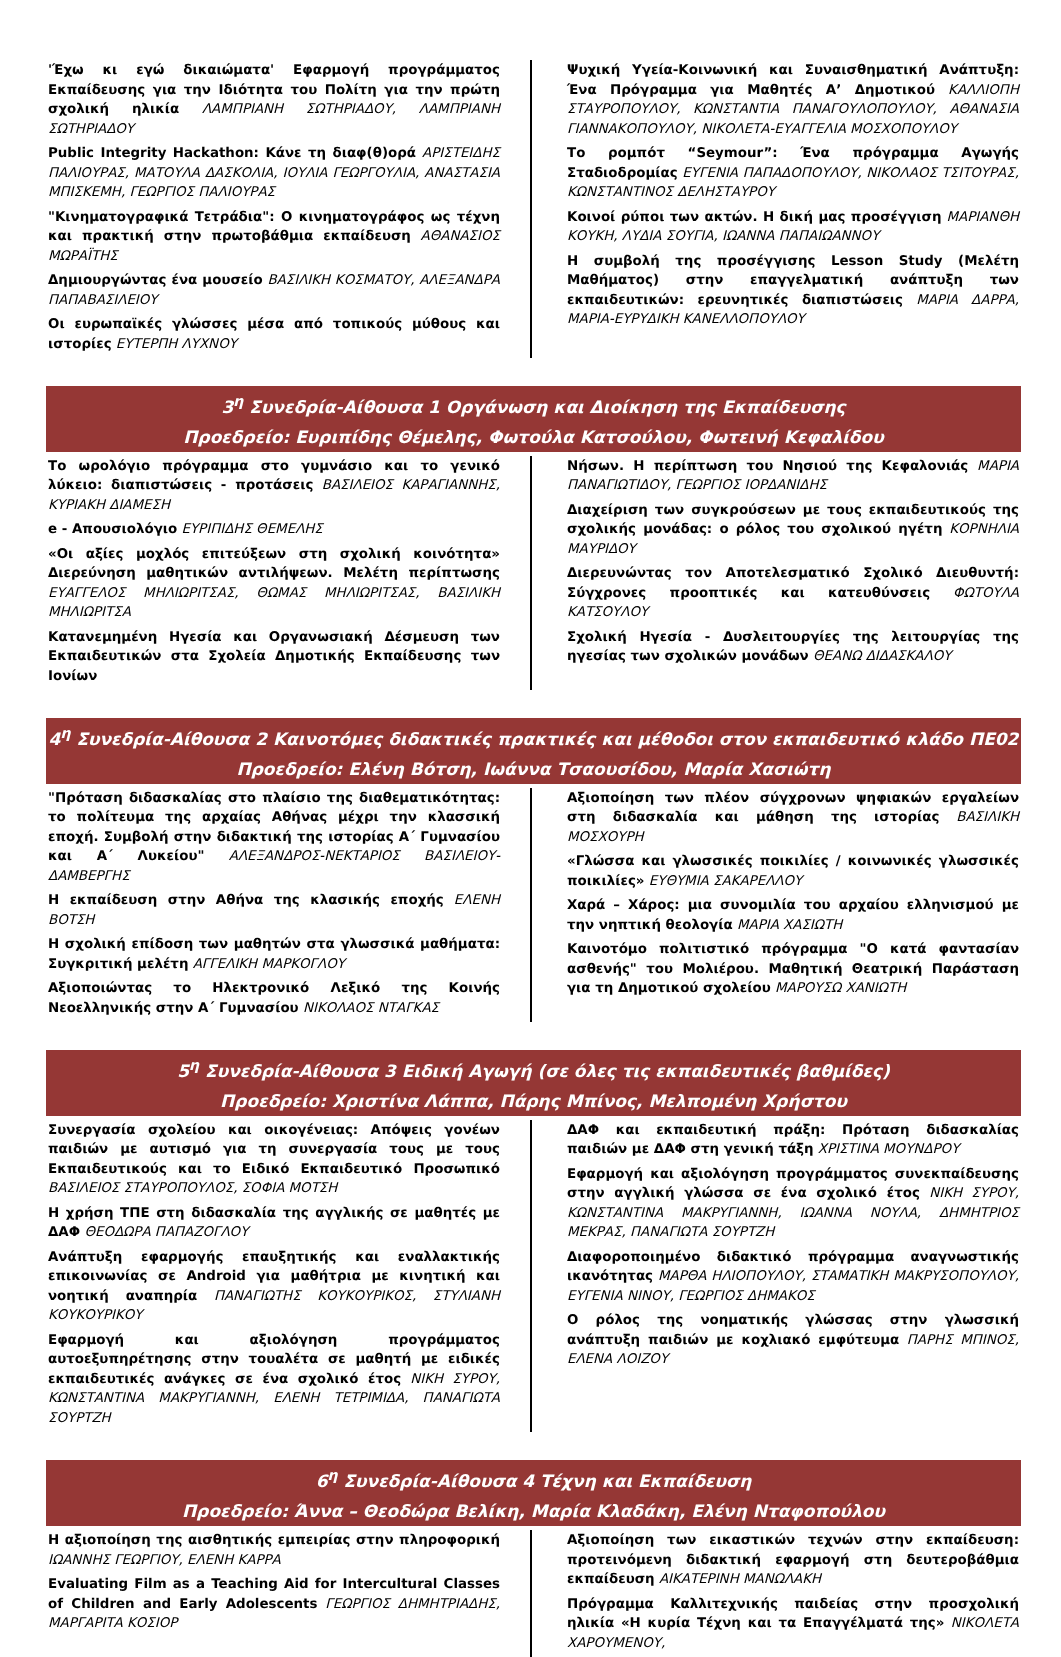'Έχω κι εγώ δικαιώματα' Εφαρμογή προγράμματος Εκπαίδευσης για την Ιδιότητα του Πολίτη για την πρώτη σχολική ηλικία ΛΑΜΠΡΙΑΝΗ ΣΩΤΗΡΙΑΔΟΥ, ΛΑΜΠΡΙΑΝΗ ΣΩΤΗΡΙΑΔΟΥ
Public Integrity Hackathon: Κάνε τη διαφ(θ)ορά ΑΡΙΣΤΕΙΔΗΣ ΠΑΛΙΟΥΡΑΣ, ΜΑΤΟΥΛΑ ΔΑΣΚΟΛΙΑ, ΙΟΥΛΙΑ ΓΕΩΡΓΟΥΛΙΑ, ΑΝΑΣΤΑΣΙΑ ΜΠΙΣΚΕΜΗ, ΓΕΩΡΓΙΟΣ ΠΑΛΙΟΥΡΑΣ
"Κινηματογραφικά Τετράδια": Ο κινηματογράφος ως τέχνη και πρακτική στην πρωτοβάθμια εκπαίδευση ΑΘΑΝΑΣΙΟΣ ΜΩΡΑΪΤΗΣ
Δημιουργώντας ένα μουσείο ΒΑΣΙΛΙΚΗ ΚΟΣΜΑΤΟΥ, ΑΛΕΞΑΝΔΡΑ ΠΑΠΑΒΑΣΙΛΕΙΟΥ
Οι ευρωπαϊκές γλώσσες μέσα από τοπικούς μύθους και ιστορίες ΕΥΤΕΡΠΗ ΛΥΧΝΟΥ
Ψυχική Υγεία-Κοινωνική και Συναισθηματική Ανάπτυξη: Ένα Πρόγραμμα για Μαθητές Α’ Δημοτικού ΚΑΛΛΙΟΠΗ ΣΤΑΥΡΟΠΟΥΛΟΥ, ΚΩΝΣΤΑΝΤΙΑ ΠΑΝΑΓΟΥΛΟΠΟΥΛΟΥ, ΑΘΑΝΑΣΙΑ ΓΙΑΝΝΑΚΟΠΟΥΛΟΥ, ΝΙΚΟΛΕΤΑ-ΕΥΑΓΓΕΛΙΑ ΜΟΣΧΟΠΟΥΛΟΥ
Το ρομπότ “Seymour”: Ένα πρόγραμμα Αγωγής Σταδιοδρομίας ΕΥΓΕΝΙΑ ΠΑΠΑΔΟΠΟΥΛΟΥ, ΝΙΚΟΛΑΟΣ ΤΣΙΤΟΥΡΑΣ, ΚΩΝΣΤΑΝΤΙΝΟΣ ΔΕΛΗΣΤΑΥΡΟΥ
Κοινοί ρύποι των ακτών. Η δική μας προσέγγιση ΜΑΡΙΑΝΘΗ ΚΟΥΚΗ, ΛΥΔΙΑ ΣΟΥΓΙΑ, ΙΩΑΝΝΑ ΠΑΠΑΙΩΑΝΝΟΥ
Η συμβολή της προσέγγισης Lesson Study (Μελέτη Μαθήματος) στην επαγγελματική ανάπτυξη των εκπαιδευτικών: ερευνητικές διαπιστώσεις ΜΑΡΙΑ ΔΑΡΡΑ, ΜΑΡΙΑ-ΕΥΡΥΔΙΚΗ ΚΑΝΕΛΛΟΠΟΥΛΟΥ
3<sup>η</sup> Συνεδρία-Αίθουσα 1 Οργάνωση και Διοίκηση της Εκπαίδευσης
Προεδρείο: Ευριπίδης Θέμελης, Φωτούλα Κατσούλου, Φωτεινή Κεφαλίδου
Το ωρολόγιο πρόγραμμα στο γυμνάσιο και το γενικό λύκειο: διαπιστώσεις - προτάσεις ΒΑΣΙΛΕΙΟΣ ΚΑΡΑΓΙΑΝΝΗΣ, ΚΥΡΙΑΚΗ ΔΙΑΜΕΣΗ
e - Απουσιολόγιο ΕΥΡΙΠΙΔΗΣ ΘΕΜΕΛΗΣ
«Οι αξίες μοχλός επιτεύξεων στη σχολική κοινότητα» Διερεύνηση μαθητικών αντιλήψεων. Μελέτη περίπτωσης ΕΥΑΓΓΕΛΟΣ ΜΗΛΙΩΡΙΤΣΑΣ, ΘΩΜΑΣ ΜΗΛΙΩΡΙΤΣΑΣ, ΒΑΣΙΛΙΚΗ ΜΗΛΙΩΡΙΤΣΑ
Κατανεμημένη Ηγεσία και Οργανωσιακή Δέσμευση των Εκπαιδευτικών στα Σχολεία Δημοτικής Εκπαίδευσης των Ιονίων
Νήσων. Η περίπτωση του Νησιού της Κεφαλονιάς ΜΑΡΙΑ ΠΑΝΑΓΙΩΤΙΔΟΥ, ΓΕΩΡΓΙΟΣ ΙΟΡΔΑΝΙΔΗΣ
Διαχείριση των συγκρούσεων με τους εκπαιδευτικούς της σχολικής μονάδας: ο ρόλος του σχολικού ηγέτη ΚΟΡΝΗΛΙΑ ΜΑΥΡΙΔΟΥ
Διερευνώντας τον Αποτελεσματικό Σχολικό Διευθυντή: Σύγχρονες προοπτικές και κατευθύνσεις ΦΩΤΟΥΛΑ ΚΑΤΣΟΥΛΟΥ
Σχολική Ηγεσία - Δυσλειτουργίες της λειτουργίας της ηγεσίας των σχολικών μονάδων ΘΕΑΝΩ ΔΙΔΑΣΚΑΛΟΥ
4<sup>η</sup> Συνεδρία-Αίθουσα 2 Καινοτόμες διδακτικές πρακτικές και μέθοδοι στον εκπαιδευτικό κλάδο ΠΕ02
Προεδρείο: Ελένη Βότση, Ιωάννα Τσαουσίδου, Μαρία Χασιώτη
"Πρόταση διδασκαλίας στο πλαίσιο της διαθεματικότητας: το πολίτευμα της αρχαίας Αθήνας μέχρι την κλασσική εποχή. Συμβολή στην διδακτική της ιστορίας Α΄ Γυμνασίου και Α΄ Λυκείου" ΑΛΕΞΑΝΔΡΟΣ-ΝΕΚΤΑΡΙΟΣ ΒΑΣΙΛΕΙΟΥ-ΔΑΜΒΕΡΓΗΣ
Η εκπαίδευση στην Αθήνα της κλασικής εποχής ΕΛΕΝΗ ΒΟΤΣΗ
Η σχολική επίδοση των μαθητών στα γλωσσικά μαθήματα: Συγκριτική μελέτη ΑΓΓΕΛΙΚΗ ΜΑΡΚΟΓΛΟΥ
Αξιοποιώντας το Ηλεκτρονικό Λεξικό της Κοινής Νεοελληνικής στην Α΄ Γυμνασίου ΝΙΚΟΛΑΟΣ ΝΤΑΓΚΑΣ
Αξιοποίηση των πλέον σύγχρονων ψηφιακών εργαλείων στη διδασκαλία και μάθηση της ιστορίας ΒΑΣΙΛΙΚΗ ΜΟΣΧΟΥΡΗ
«Γλώσσα και γλωσσικές ποικιλίες / κοινωνικές γλωσσικές ποικιλίες» ΕΥΘΥΜΙΑ ΣΑΚΑΡΕΛΛΟΥ
Χαρά – Χάρος: μια συνομιλία του αρχαίου ελληνισμού με την νηπτική θεολογία ΜΑΡΙΑ ΧΑΣΙΩΤΗ
Καινοτόμο πολιτιστικό πρόγραμμα "Ο κατά φαντασίαν ασθενής" του Μολιέρου. Μαθητική Θεατρική Παράσταση για τη Δημοτικού σχολείου ΜΑΡΟΥΣΩ ΧΑΝΙΩΤΗ
5<sup>η</sup> Συνεδρία-Αίθουσα 3 Ειδική Αγωγή (σε όλες τις εκπαιδευτικές βαθμίδες)
Προεδρείο: Χριστίνα Λάππα, Πάρης Μπίνος, Μελπομένη Χρήστου
Συνεργασία σχολείου και οικογένειας: Απόψεις γονέων παιδιών με αυτισμό για τη συνεργασία τους με τους Εκπαιδευτικούς και το Ειδικό Εκπαιδευτικό Προσωπικό ΒΑΣΙΛΕΙΟΣ ΣΤΑΥΡΟΠΟΥΛΟΣ, ΣΟΦΙΑ ΜΟΤΣΗ
Η χρήση ΤΠΕ στη διδασκαλία της αγγλικής σε μαθητές με ΔΑΦ ΘΕΟΔΩΡΑ ΠΑΠΑΖΟΓΛΟΥ
Ανάπτυξη εφαρμογής επαυξητικής και εναλλακτικής επικοινωνίας σε Android για μαθήτρια με κινητική και νοητική αναπηρία ΠΑΝΑΓΙΩΤΗΣ ΚΟΥΚΟΥΡΙΚΟΣ, ΣΤΥΛΙΑΝΗ ΚΟΥΚΟΥΡΙΚΟΥ
Εφαρμογή και αξιολόγηση προγράμματος αυτοεξυπηρέτησης στην τουαλέτα σε μαθητή με ειδικές εκπαιδευτικές ανάγκες σε ένα σχολικό έτος ΝΙΚΗ ΣΥΡΟΥ, ΚΩΝΣΤΑΝΤΙΝΑ ΜΑΚΡΥΓΙΑΝΝΗ, ΕΛΕΝΗ ΤΕΤΡΙΜΙΔΑ, ΠΑΝΑΓΙΩΤΑ ΣΟΥΡΤΖΗ
ΔΑΦ και εκπαιδευτική πράξη: Πρόταση διδασκαλίας παιδιών με ΔΑΦ στη γενική τάξη ΧΡΙΣΤΙΝΑ ΜΟΥΝΔΡΟΥ
Εφαρμογή και αξιολόγηση προγράμματος συνεκπαίδευσης στην αγγλική γλώσσα σε ένα σχολικό έτος ΝΙΚΗ ΣΥΡΟΥ, ΚΩΝΣΤΑΝΤΙΝΑ ΜΑΚΡΥΓΙΑΝΝΗ, ΙΩΑΝΝΑ ΝΟΥΛΑ, ΔΗΜΗΤΡΙΟΣ ΜΕΚΡΑΣ, ΠΑΝΑΓΙΩΤΑ ΣΟΥΡΤΖΗ
Διαφοροποιημένο διδακτικό πρόγραμμα αναγνωστικής ικανότητας ΜΑΡΘΑ ΗΛΙΟΠΟΥΛΟΥ, ΣΤΑΜΑΤΙΚΗ ΜΑΚΡΥΣΟΠΟΥΛΟΥ, ΕΥΓΕΝΙΑ ΝΙΝΟΥ, ΓΕΩΡΓΙΟΣ ΔΗΜΑΚΟΣ
Ο ρόλος της νοηματικής γλώσσας στην γλωσσική ανάπτυξη παιδιών με κοχλιακό εμφύτευμα ΠΑΡΗΣ ΜΠΙΝΟΣ, ΕΛΕΝΑ ΛΟΙΖΟΥ
6<sup>η</sup> Συνεδρία-Αίθουσα 4 Τέχνη και Εκπαίδευση
Προεδρείο: Άννα – Θεοδώρα Βελίκη, Μαρία Κλαδάκη, Ελένη Νταφοπούλου
Η αξιοποίηση της αισθητικής εμπειρίας στην πληροφορική ΙΩΑΝΝΗΣ ΓΕΩΡΓΙΟΥ, ΕΛΕΝΗ ΚΑΡΡΑ
Evaluating Film as a Teaching Aid for Intercultural Classes of Children and Early Adolescents ΓΕΩΡΓΙΟΣ ΔΗΜΗΤΡΙΑΔΗΣ, ΜΑΡΓΑΡΙΤΑ ΚΟΣΙΟΡ
Αξιοποίηση των εικαστικών τεχνών στην εκπαίδευση: προτεινόμενη διδακτική εφαρμογή στη δευτεροβάθμια εκπαίδευση ΑΙΚΑΤΕΡΙΝΗ ΜΑΝΩΛΑΚΗ
Πρόγραμμα Καλλιτεχνικής παιδείας στην προσχολική ηλικία «Η κυρία Τέχνη και τα Επαγγέλματά της» ΝΙΚΟΛΕΤΑ ΧΑΡΟΥΜΕΝΟΥ,